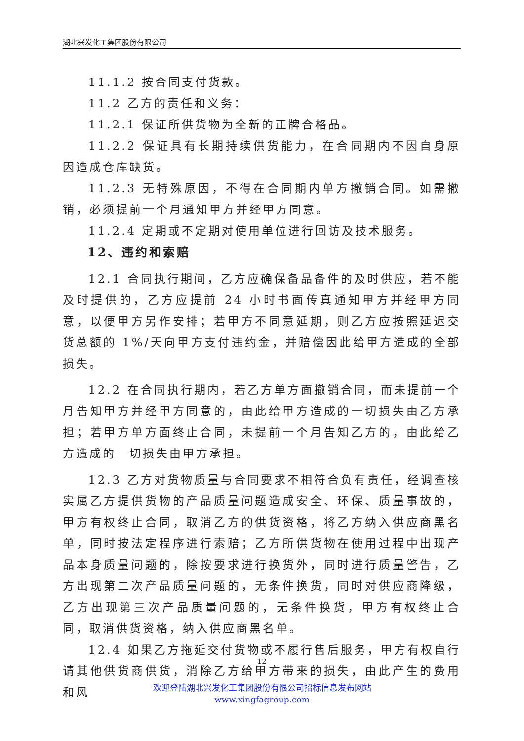湖北兴发化工集团股份有限公司
11.1.2 按合同支付货款。
11.2 乙方的责任和义务：
11.2.1 保证所供货物为全新的正牌合格品。
11.2.2 保证具有长期持续供货能力，在合同期内不因自身原因造成仓库缺货。
11.2.3 无特殊原因，不得在合同期内单方撤销合同。如需撤销，必须提前一个月通知甲方并经甲方同意。
11.2.4 定期或不定期对使用单位进行回访及技术服务。
12、违约和索赔
12.1 合同执行期间，乙方应确保备品备件的及时供应，若不能及时提供的，乙方应提前 24 小时书面传真通知甲方并经甲方同意，以便甲方另作安排；若甲方不同意延期，则乙方应按照延迟交货总额的 1%/天向甲方支付违约金，并赔偿因此给甲方造成的全部损失。
12.2 在合同执行期内，若乙方单方面撤销合同，而未提前一个月告知甲方并经甲方同意的，由此给甲方造成的一切损失由乙方承担；若甲方单方面终止合同，未提前一个月告知乙方的，由此给乙方造成的一切损失由甲方承担。
12.3 乙方对货物质量与合同要求不相符合负有责任，经调查核实属乙方提供货物的产品质量问题造成安全、环保、质量事故的，甲方有权终止合同，取消乙方的供货资格，将乙方纳入供应商黑名单，同时按法定程序进行索赔；乙方所供货物在使用过程中出现产品本身质量问题的，除按要求进行换货外，同时进行质量警告，乙方出现第二次产品质量问题的，无条件换货，同时对供应商降级，乙方出现第三次产品质量问题的，无条件换货，甲方有权终止合同，取消供货资格，纳入供应商黑名单。
12.4 如果乙方拖延交付货物或不履行售后服务，甲方有权自行请其他供货商供货，消除乙方给甲方带来的损失，由此产生的费用和风
12
欢迎登陆湖北兴发化工集团股份有限公司招标信息发布网站
www.xingfagroup.com